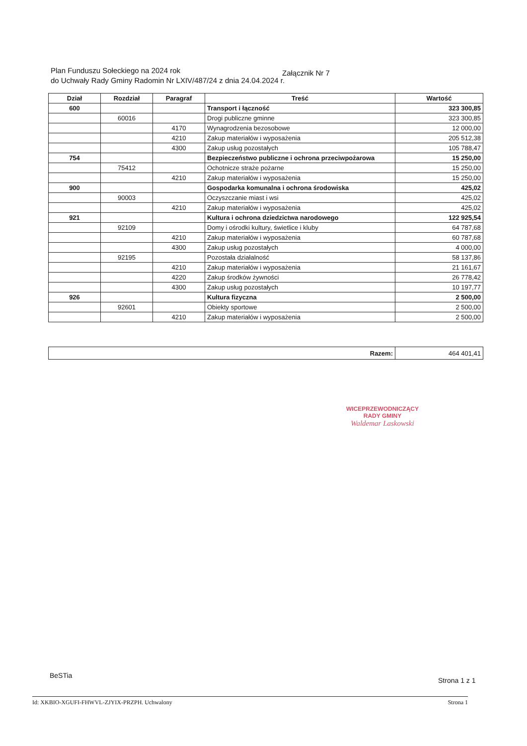Plan Funduszu Sołeckiego na 2024 rok Załącznik Nr 7
do Uchwały Rady Gminy Radomin Nr LXIV/487/24 z dnia 24.04.2024 r.
| Dział | Rozdział | Paragraf | Treść | Wartość |
| --- | --- | --- | --- | --- |
| 600 | | | Transport i łączność | 323 300,85 |
| | 60016 | | Drogi publiczne gminne | 323 300,85 |
| | | 4170 | Wynagrodzenia bezosobowe | 12 000,00 |
| | | 4210 | Zakup materiałów i wyposażenia | 205 512,38 |
| | | 4300 | Zakup usług pozostałych | 105 788,47 |
| 754 | | | Bezpieczeństwo publiczne i ochrona przeciwpożarowa | 15 250,00 |
| | 75412 | | Ochotnicze straże pożarne | 15 250,00 |
| | | 4210 | Zakup materiałów i wyposażenia | 15 250,00 |
| 900 | | | Gospodarka komunalna i ochrona środowiska | 425,02 |
| | 90003 | | Oczyszczanie miast i wsi | 425,02 |
| | | 4210 | Zakup materiałów i wyposażenia | 425,02 |
| 921 | | | Kultura i ochrona dziedzictwa narodowego | 122 925,54 |
| | 92109 | | Domy i ośrodki kultury, świetlice i kluby | 64 787,68 |
| | | 4210 | Zakup materiałów i wyposażenia | 60 787,68 |
| | | 4300 | Zakup usług pozostałych | 4 000,00 |
| | 92195 | | Pozostała działalność | 58 137,86 |
| | | 4210 | Zakup materiałów i wyposażenia | 21 161,67 |
| | | 4220 | Zakup środków żywności | 26 778,42 |
| | | 4300 | Zakup usług pozostałych | 10 197,77 |
| 926 | | | Kultura fizyczna | 2 500,00 |
| | 92601 | | Obiekty sportowe | 2 500,00 |
| | | 4210 | Zakup materiałów i wyposażenia | 2 500,00 |
| Razem: | 464 401,41 |
WICEPRZEWODNICZĄCY
RADY GMINY
Waldemar Laskowski
BeSTia
Strona 1 z 1
Id: XKBIO-XGUFI-FHWVL-ZJYIX-PRZPH. Uchwalony Strona 1